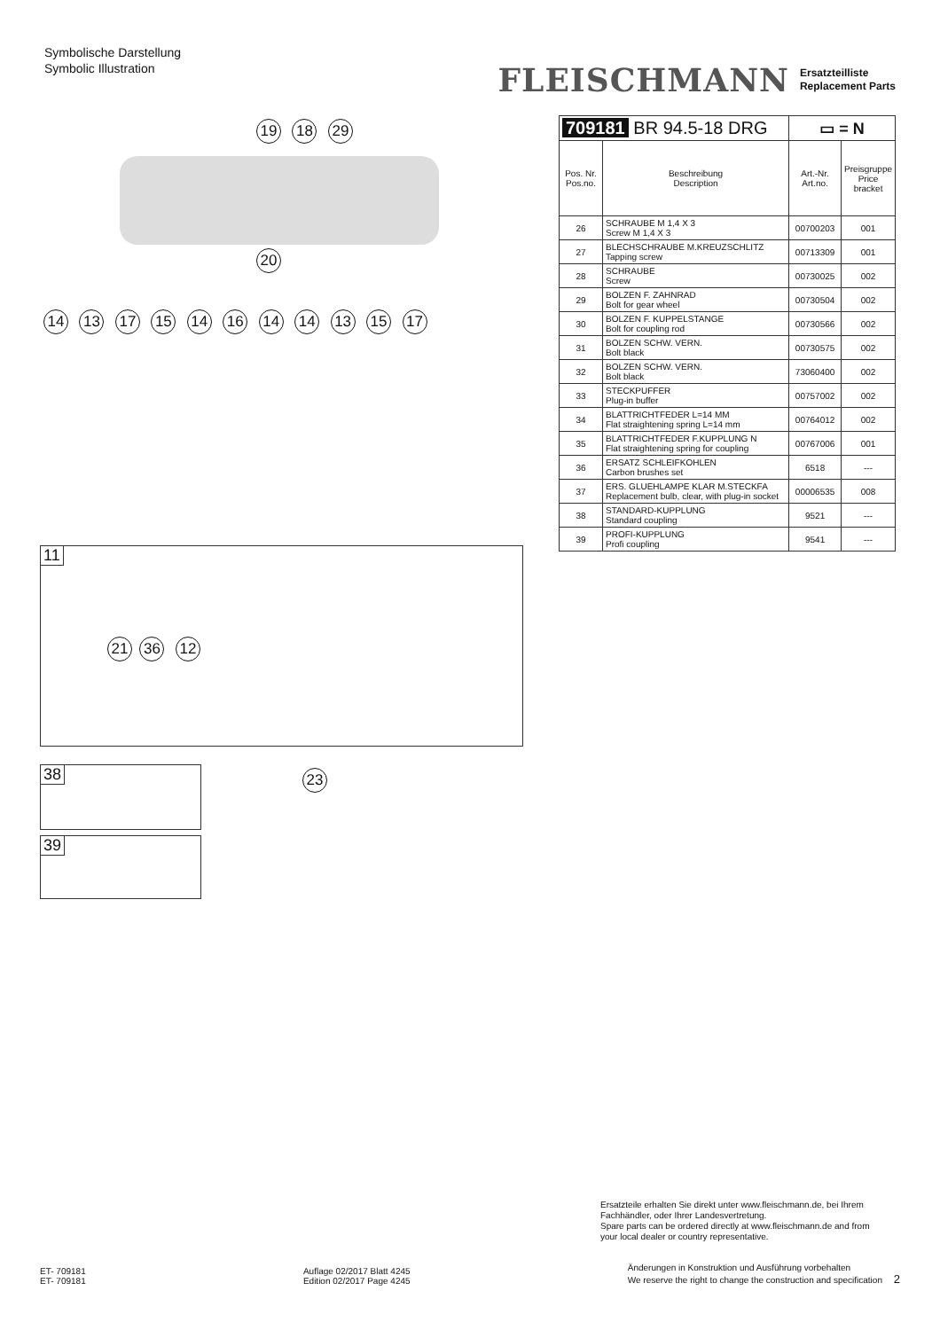Symbolische Darstellung
Symbolic Illustration
FLEISCHMANN Ersatzteilliste
Replacement Parts
19 18 29 20
14 13 17 15 14 16 14 14 13 15 17
11
21 36 12
38
39
23
| 709181 BR 94.5-18 DRG | | ▭ = N | |
| --- | --- | --- | --- |
| Pos. Nr. Pos.no. | Beschreibung Description | Art.-Nr. Art.no. | Preisgruppe Price bracket |
| 26 | SCHRAUBE M 1,4 X 3 Screw M 1,4 X 3 | 00700203 | 001 |
| 27 | BLECHSCHRAUBE M.KREUZSCHLITZ Tapping screw | 00713309 | 001 |
| 28 | SCHRAUBE Screw | 00730025 | 002 |
| 29 | BOLZEN F. ZAHNRAD Bolt for gear wheel | 00730504 | 002 |
| 30 | BOLZEN F. KUPPELSTANGE Bolt for coupling rod | 00730566 | 002 |
| 31 | BOLZEN SCHW. VERN. Bolt black | 00730575 | 002 |
| 32 | BOLZEN SCHW. VERN. Bolt black | 73060400 | 002 |
| 33 | STECKPUFFER Plug-in buffer | 00757002 | 002 |
| 34 | BLATTRICHTFEDER L=14 MM Flat straightening spring L=14 mm | 00764012 | 002 |
| 35 | BLATTRICHTFEDER F.KUPPLUNG N Flat straightening spring for coupling | 00767006 | 001 |
| 36 | ERSATZ SCHLEIFKOHLEN Carbon brushes set | 6518 | --- |
| 37 | ERS. GLUEHLAMPE KLAR M.STECKFA Replacement bulb, clear, with plug-in socket | 00006535 | 008 |
| 38 | STANDARD-KUPPLUNG Standard coupling | 9521 | --- |
| 39 | PROFI-KUPPLUNG Profi coupling | 9541 | --- |
Ersatzteile erhalten Sie direkt unter www.fleischmann.de, bei Ihrem
Fachhändler, oder Ihrer Landesvertretung.
Spare parts can be ordered directly at www.fleischmann.de and from
your local dealer or country representative.
ET- 709181
ET- 709181
Auflage 02/2017 Blatt 4245
Edition 02/2017 Page 4245
Änderungen in Konstruktion und Ausführung vorbehalten
We reserve the right to change the construction and specification 2